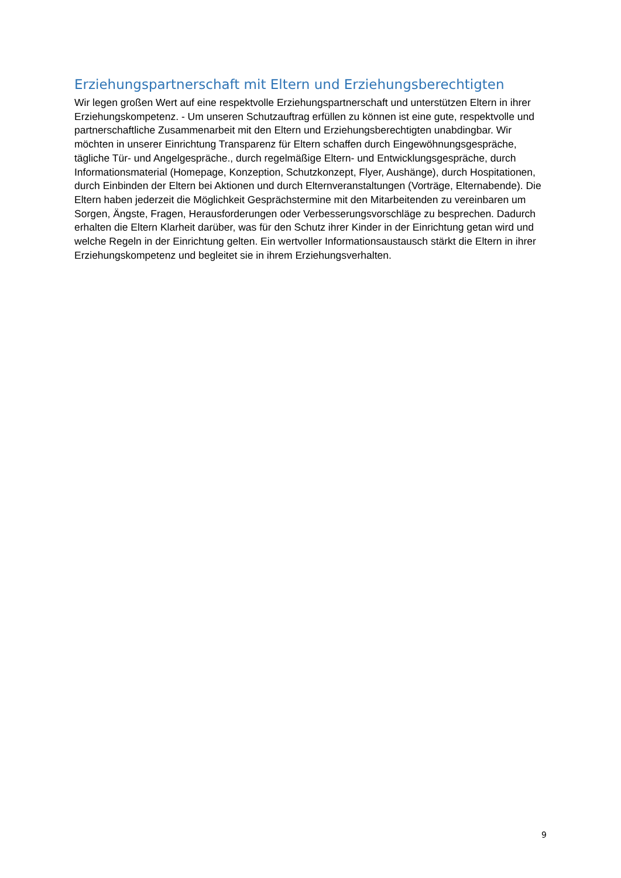Erziehungspartnerschaft mit Eltern und Erziehungsberechtigten
Wir legen großen Wert auf eine respektvolle Erziehungspartnerschaft und unterstützen Eltern in ihrer Erziehungskompetenz. - Um unseren Schutzauftrag erfüllen zu können ist eine gute, respektvolle und partnerschaftliche Zusammenarbeit mit den Eltern und Erziehungsberechtigten unabdingbar. Wir möchten in unserer Einrichtung Transparenz für Eltern schaffen durch Eingewöhnungsgespräche, tägliche Tür- und Angelgespräche., durch regelmäßige Eltern- und Entwicklungsgespräche, durch Informationsmaterial (Homepage, Konzeption, Schutzkonzept, Flyer, Aushänge), durch Hospitationen, durch Einbinden der Eltern bei Aktionen und durch Elternveranstaltungen (Vorträge, Elternabende). Die Eltern haben jederzeit die Möglichkeit Gesprächstermine mit den Mitarbeitenden zu vereinbaren um Sorgen, Ängste, Fragen, Herausforderungen oder Verbesserungsvorschläge zu besprechen. Dadurch erhalten die Eltern Klarheit darüber, was für den Schutz ihrer Kinder in der Einrichtung getan wird und welche Regeln in der Einrichtung gelten. Ein wertvoller Informationsaustausch stärkt die Eltern in ihrer Erziehungskompetenz und begleitet sie in ihrem Erziehungsverhalten.
9